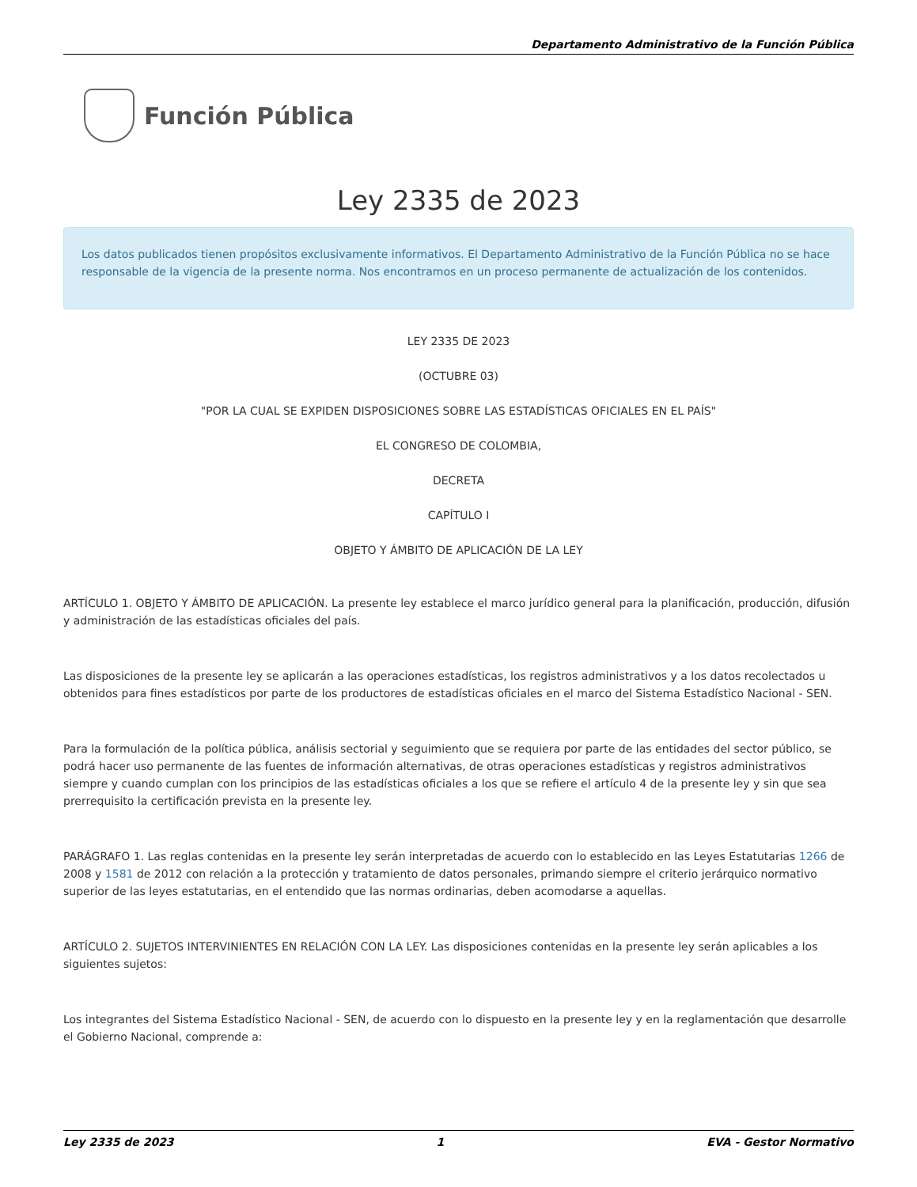Departamento Administrativo de la Función Pública
Función Pública
Ley 2335 de 2023
Los datos publicados tienen propósitos exclusivamente informativos. El Departamento Administrativo de la Función Pública no se hace responsable de la vigencia de la presente norma. Nos encontramos en un proceso permanente de actualización de los contenidos.
LEY 2335 DE 2023
(OCTUBRE 03)
"POR LA CUAL SE EXPIDEN DISPOSICIONES SOBRE LAS ESTADÍSTICAS OFICIALES EN EL PAÍS"
EL CONGRESO DE COLOMBIA,
DECRETA
CAPÍTULO I
OBJETO Y ÁMBITO DE APLICACIÓN DE LA LEY
ARTÍCULO 1. OBJETO Y ÁMBITO DE APLICACIÓN. La presente ley establece el marco jurídico general para la planificación, producción, difusión y administración de las estadísticas oficiales del país.
Las disposiciones de la presente ley se aplicarán a las operaciones estadísticas, los registros administrativos y a los datos recolectados u obtenidos para fines estadísticos por parte de los productores de estadísticas oficiales en el marco del Sistema Estadístico Nacional - SEN.
Para la formulación de la política pública, análisis sectorial y seguimiento que se requiera por parte de las entidades del sector público, se podrá hacer uso permanente de las fuentes de información alternativas, de otras operaciones estadísticas y registros administrativos siempre y cuando cumplan con los principios de las estadísticas oficiales a los que se refiere el artículo 4 de la presente ley y sin que sea prerrequisito la certificación prevista en la presente ley.
PARÁGRAFO 1. Las reglas contenidas en la presente ley serán interpretadas de acuerdo con lo establecido en las Leyes Estatutarias 1266 de 2008 y 1581 de 2012 con relación a la protección y tratamiento de datos personales, primando siempre el criterio jerárquico normativo superior de las leyes estatutarias, en el entendido que las normas ordinarias, deben acomodarse a aquellas.
ARTÍCULO 2. SUJETOS INTERVINIENTES EN RELACIÓN CON LA LEY. Las disposiciones contenidas en la presente ley serán aplicables a los siguientes sujetos:
Los integrantes del Sistema Estadístico Nacional - SEN, de acuerdo con lo dispuesto en la presente ley y en la reglamentación que desarrolle el Gobierno Nacional, comprende a:
Ley 2335 de 2023 1 EVA - Gestor Normativo